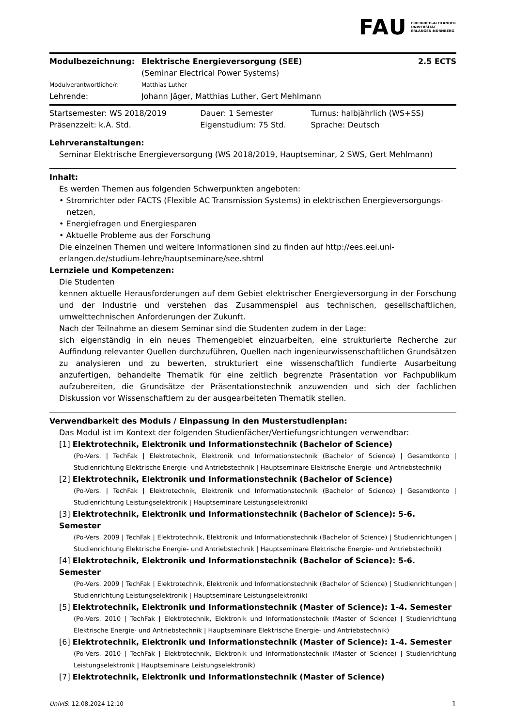FAU FRIEDRICH-ALEXANDER
UNIVERSITÄT
ERLANGEN-NÜRNBERG
| Modulbezeichnung: | Elektrische Energieversorgung (SEE) (Seminar Electrical Power Systems) | 2.5 ECTS |
| Modulverantwortliche/r: | Matthias Luther | |
| Lehrende: | Johann Jäger, Matthias Luther, Gert Mehlmann | |
| Startsemester: WS 2018/2019 | Dauer: 1 Semester | Turnus: halbjährlich (WS+SS) |
| Präsenzzeit: k.A. Std. | Eigenstudium: 75 Std. | Sprache: Deutsch |
Lehrveranstaltungen:
Seminar Elektrische Energieversorgung (WS 2018/2019, Hauptseminar, 2 SWS, Gert Mehlmann)
Inhalt:
Es werden Themen aus folgenden Schwerpunkten angeboten:
• Stromrichter oder FACTS (Flexible AC Transmission Systems) in elektrischen Energieversorgungs-
netzen,
• Energiefragen und Energiesparen
• Aktuelle Probleme aus der Forschung
Die einzelnen Themen und weitere Informationen sind zu finden auf http://ees.eei.uni-erlangen.de/studium-lehre/hauptseminare/see.shtml
Lernziele und Kompetenzen:
Die Studenten
kennen aktuelle Herausforderungen auf dem Gebiet elektrischer Energieversorgung in der Forschung und der Industrie und verstehen das Zusammenspiel aus technischen, gesellschaftlichen, umwelttechnischen Anforderungen der Zukunft.
Nach der Teilnahme an diesem Seminar sind die Studenten zudem in der Lage:
sich eigenständig in ein neues Themengebiet einzuarbeiten, eine strukturierte Recherche zur Auffindung relevanter Quellen durchzuführen, Quellen nach ingenieurwissenschaftlichen Grundsätzen zu analysieren und zu bewerten, strukturiert eine wissenschaftlich fundierte Ausarbeitung anzufertigen, behandelte Thematik für eine zeitlich begrenzte Präsentation vor Fachpublikum aufzubereiten, die Grundsätze der Präsentationstechnik anzuwenden und sich der fachlichen Diskussion vor Wissenschaftlern zu der ausgearbeiteten Thematik stellen.
Verwendbarkeit des Moduls / Einpassung in den Musterstudienplan:
Das Modul ist im Kontext der folgenden Studienfächer/Vertiefungsrichtungen verwendbar:
[1] Elektrotechnik, Elektronik und Informationstechnik (Bachelor of Science)
(Po-Vers. | TechFak | Elektrotechnik, Elektronik und Informationstechnik (Bachelor of Science) | Gesamtkonto | Studienrichtung Elektrische Energie- und Antriebstechnik | Hauptseminare Elektrische Energie- und Antriebstechnik)
[2] Elektrotechnik, Elektronik und Informationstechnik (Bachelor of Science)
(Po-Vers. | TechFak | Elektrotechnik, Elektronik und Informationstechnik (Bachelor of Science) | Gesamtkonto | Studienrichtung Leistungselektronik | Hauptseminare Leistungselektronik)
[3] Elektrotechnik, Elektronik und Informationstechnik (Bachelor of Science): 5-6. Semester
(Po-Vers. 2009 | TechFak | Elektrotechnik, Elektronik und Informationstechnik (Bachelor of Science) | Studienrichtungen | Studienrichtung Elektrische Energie- und Antriebstechnik | Hauptseminare Elektrische Energie- und Antriebstechnik)
[4] Elektrotechnik, Elektronik und Informationstechnik (Bachelor of Science): 5-6. Semester
(Po-Vers. 2009 | TechFak | Elektrotechnik, Elektronik und Informationstechnik (Bachelor of Science) | Studienrichtungen | Studienrichtung Leistungselektronik | Hauptseminare Leistungselektronik)
[5] Elektrotechnik, Elektronik und Informationstechnik (Master of Science): 1-4. Semester
(Po-Vers. 2010 | TechFak | Elektrotechnik, Elektronik und Informationstechnik (Master of Science) | Studienrichtung Elektrische Energie- und Antriebstechnik | Hauptseminare Elektrische Energie- und Antriebstechnik)
[6] Elektrotechnik, Elektronik und Informationstechnik (Master of Science): 1-4. Semester
(Po-Vers. 2010 | TechFak | Elektrotechnik, Elektronik und Informationstechnik (Master of Science) | Studienrichtung Leistungselektronik | Hauptseminare Leistungselektronik)
[7] Elektrotechnik, Elektronik und Informationstechnik (Master of Science)
UnivIS: 12.08.2024 12:10 1